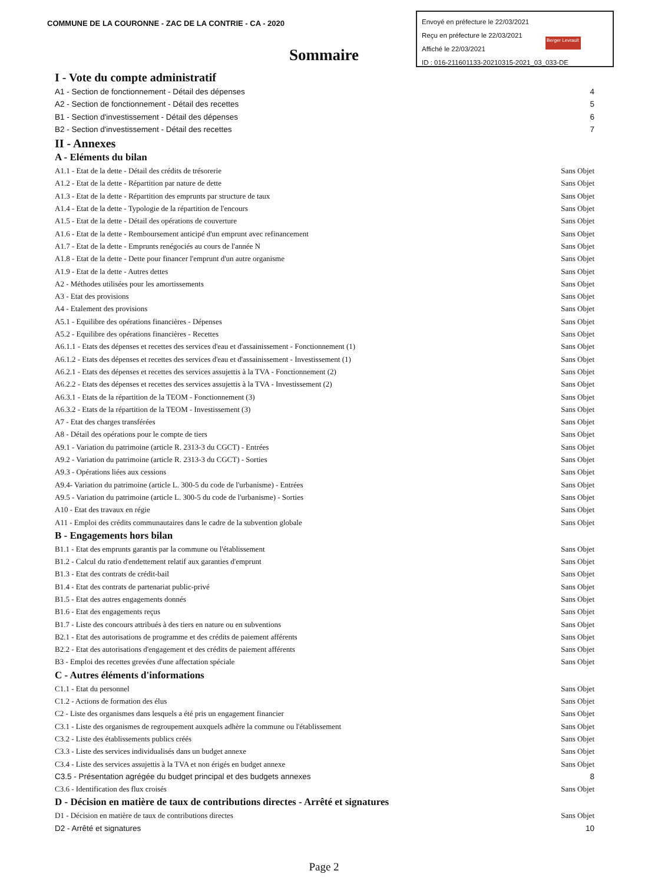COMMUNE DE LA COURONNE - ZAC DE LA CONTRIE - CA - 2020
Envoyé en préfecture le 22/03/2021
Reçu en préfecture le 22/03/2021
Affiché le 22/03/2021
ID : 016-211601133-20210315-2021_03_033-DE
Berger Levrault
Sommaire
I - Vote du compte administratif
A1 - Section de fonctionnement - Détail des dépenses 4
A2 - Section de fonctionnement - Détail des recettes 5
B1 - Section d'investissement - Détail des dépenses 6
B2 - Section d'investissement - Détail des recettes 7
II - Annexes
A - Eléments du bilan
A1.1 - Etat de la dette - Détail des crédits de trésorerie Sans Objet
A1.2 - Etat de la dette - Répartition par nature de dette Sans Objet
A1.3 - Etat de la dette - Répartition des emprunts par structure de taux Sans Objet
A1.4 - Etat de la dette - Typologie de la répartition de l'encours Sans Objet
A1.5 - Etat de la dette - Détail des opérations de couverture Sans Objet
A1.6 - Etat de la dette - Remboursement anticipé d'un emprunt avec refinancement Sans Objet
A1.7 - Etat de la dette - Emprunts renégociés au cours de l'année N Sans Objet
A1.8 - Etat de la dette - Dette pour financer l'emprunt d'un autre organisme Sans Objet
A1.9 - Etat de la dette - Autres dettes Sans Objet
A2 - Méthodes utilisées pour les amortissements Sans Objet
A3 - Etat des provisions Sans Objet
A4 - Etalement des provisions Sans Objet
A5.1 - Equilibre des opérations financières - Dépenses Sans Objet
A5.2 - Equilibre des opérations financières - Recettes Sans Objet
A6.1.1 - Etats des dépenses et recettes des services d'eau et d'assainissement - Fonctionnement (1) Sans Objet
A6.1.2 - Etats des dépenses et recettes des services d'eau et d'assainissement - Investissement (1) Sans Objet
A6.2.1 - Etats des dépenses et recettes des services assujettis à la TVA - Fonctionnement (2) Sans Objet
A6.2.2 - Etats des dépenses et recettes des services assujettis à la TVA - Investissement (2) Sans Objet
A6.3.1 - Etats de la répartition de la TEOM - Fonctionnement (3) Sans Objet
A6.3.2 - Etats de la répartition de la TEOM - Investissement (3) Sans Objet
A7 - Etat des charges transférées Sans Objet
A8 - Détail des opérations pour le compte de tiers Sans Objet
A9.1 - Variation du patrimoine (article R. 2313-3 du CGCT) - Entrées Sans Objet
A9.2 - Variation du patrimoine (article R. 2313-3 du CGCT) - Sorties Sans Objet
A9.3 - Opérations liées aux cessions Sans Objet
A9.4- Variation du patrimoine (article L. 300-5 du code de l'urbanisme) - Entrées Sans Objet
A9.5 - Variation du patrimoine (article L. 300-5 du code de l'urbanisme) - Sorties Sans Objet
A10 - Etat des travaux en régie Sans Objet
A11 - Emploi des crédits communautaires dans le cadre de la subvention globale Sans Objet
B - Engagements hors bilan
B1.1 - Etat des emprunts garantis par la commune ou l'établissement Sans Objet
B1.2 - Calcul du ratio d'endettement relatif aux garanties d'emprunt Sans Objet
B1.3 - Etat des contrats de crédit-bail Sans Objet
B1.4 - Etat des contrats de partenariat public-privé Sans Objet
B1.5 - Etat des autres engagements donnés Sans Objet
B1.6 - Etat des engagements reçus Sans Objet
B1.7 - Liste des concours attribués à des tiers en nature ou en subventions Sans Objet
B2.1 - Etat des autorisations de programme et des crédits de paiement afférents Sans Objet
B2.2 - Etat des autorisations d'engagement et des crédits de paiement afférents Sans Objet
B3 - Emploi des recettes grevées d'une affectation spéciale Sans Objet
C - Autres éléments d'informations
C1.1 - Etat du personnel Sans Objet
C1.2 - Actions de formation des élus Sans Objet
C2 - Liste des organismes dans lesquels a été pris un engagement financier Sans Objet
C3.1 - Liste des organismes de regroupement auxquels adhère la commune ou l'établissement Sans Objet
C3.2 - Liste des établissements publics créés Sans Objet
C3.3 - Liste des services individualisés dans un budget annexe Sans Objet
C3.4 - Liste des services assujettis à la TVA et non érigés en budget annexe Sans Objet
C3.5 - Présentation agrégée du budget principal et des budgets annexes 8
C3.6 - Identification des flux croisés Sans Objet
D - Décision en matière de taux de contributions directes - Arrêté et signatures
D1 - Décision en matière de taux de contributions directes Sans Objet
D2 - Arrêté et signatures 10
Page 2